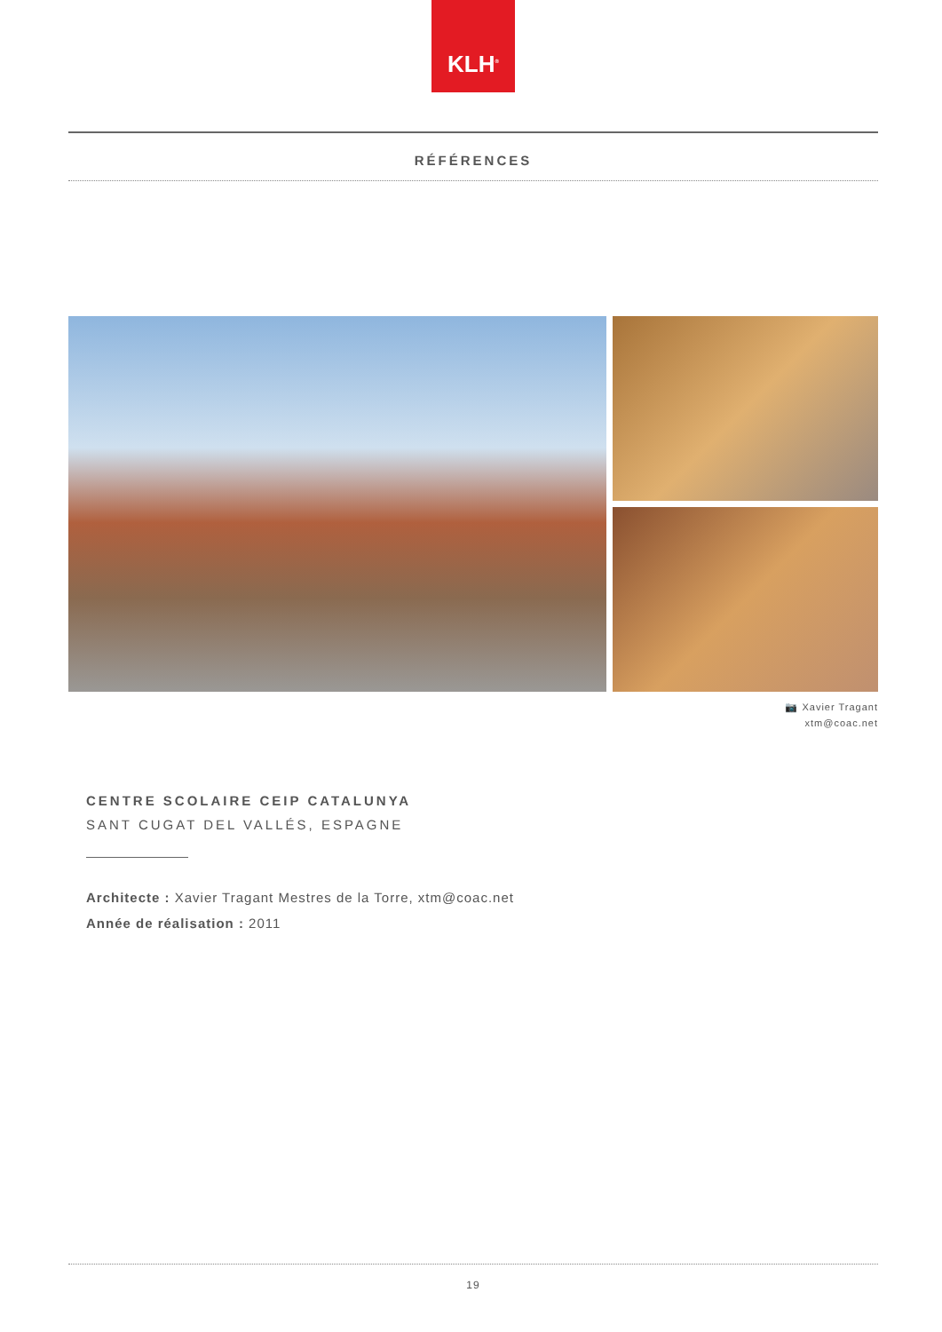KLH<sup>®</sup>
RÉFÉRENCES
📷 Xavier Tragant
xtm@coac.net
CENTRE SCOLAIRE CEIP CATALUNYA
SANT CUGAT DEL VALLÉS, ESPAGNE
Architecte : Xavier Tragant Mestres de la Torre, xtm@coac.net
Année de réalisation : 2011
19